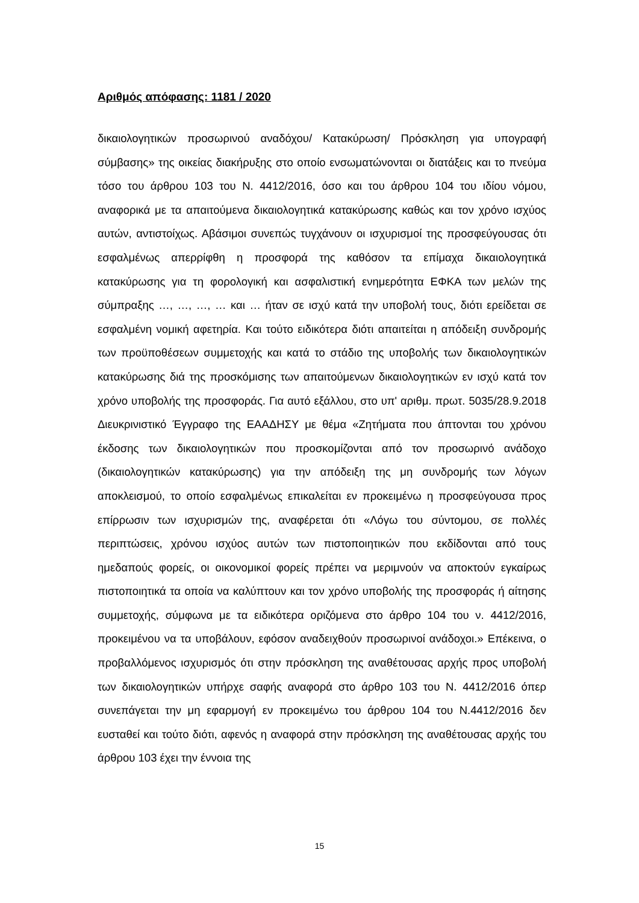Αριθμός απόφασης: 1181 / 2020
δικαιολογητικών προσωρινού αναδόχου/ Κατακύρωση/ Πρόσκληση για υπογραφή σύμβασης» της οικείας διακήρυξης στο οποίο ενσωματώνονται οι διατάξεις και το πνεύμα τόσο του άρθρου 103 του Ν. 4412/2016, όσο και του άρθρου 104 του ιδίου νόμου, αναφορικά με τα απαιτούμενα δικαιολογητικά κατακύρωσης καθώς και τον χρόνο ισχύος αυτών, αντιστοίχως. Αβάσιμοι συνεπώς τυγχάνουν οι ισχυρισμοί της προσφεύγουσας ότι εσφαλμένως απερρίφθη η προσφορά της καθόσον τα επίμαχα δικαιολογητικά κατακύρωσης για τη φορολογική και ασφαλιστική ενημερότητα ΕΦΚΑ των μελών της σύμπραξης …, …, …, … και … ήταν σε ισχύ κατά την υποβολή τους, διότι ερείδεται σε εσφαλμένη νομική αφετηρία. Και τούτο ειδικότερα διότι απαιτείται η απόδειξη συνδρομής των προϋποθέσεων συμμετοχής και κατά το στάδιο της υποβολής των δικαιολογητικών κατακύρωσης διά της προσκόμισης των απαιτούμενων δικαιολογητικών εν ισχύ κατά τον χρόνο υποβολής της προσφοράς. Για αυτό εξάλλου, στο υπ' αριθμ. πρωτ. 5035/28.9.2018 Διευκρινιστικό Έγγραφο της ΕΑΑΔΗΣΥ με θέμα «Ζητήματα που άπτονται του χρόνου έκδοσης των δικαιολογητικών που προσκομίζονται από τον προσωρινό ανάδοχο (δικαιολογητικών κατακύρωσης) για την απόδειξη της μη συνδρομής των λόγων αποκλεισμού, το οποίο εσφαλμένως επικαλείται εν προκειμένω η προσφεύγουσα προς επίρρωσιν των ισχυρισμών της, αναφέρεται ότι «Λόγω του σύντομου, σε πολλές περιπτώσεις, χρόνου ισχύος αυτών των πιστοποιητικών που εκδίδονται από τους ημεδαπούς φορείς, οι οικονομικοί φορείς πρέπει να μεριμνούν να αποκτούν εγκαίρως πιστοποιητικά τα οποία να καλύπτουν και τον χρόνο υποβολής της προσφοράς ή αίτησης συμμετοχής, σύμφωνα με τα ειδικότερα οριζόμενα στο άρθρο 104 του ν. 4412/2016, προκειμένου να τα υποβάλουν, εφόσον αναδειχθούν προσωρινοί ανάδοχοι.» Επέκεινα, ο προβαλλόμενος ισχυρισμός ότι στην πρόσκληση της αναθέτουσας αρχής προς υποβολή των δικαιολογητικών υπήρχε σαφής αναφορά στο άρθρο 103 του Ν. 4412/2016 όπερ συνεπάγεται την μη εφαρμογή εν προκειμένω του άρθρου 104 του Ν.4412/2016 δεν ευσταθεί και τούτο διότι, αφενός η αναφορά στην πρόσκληση της αναθέτουσας αρχής του άρθρου 103 έχει την έννοια της
15